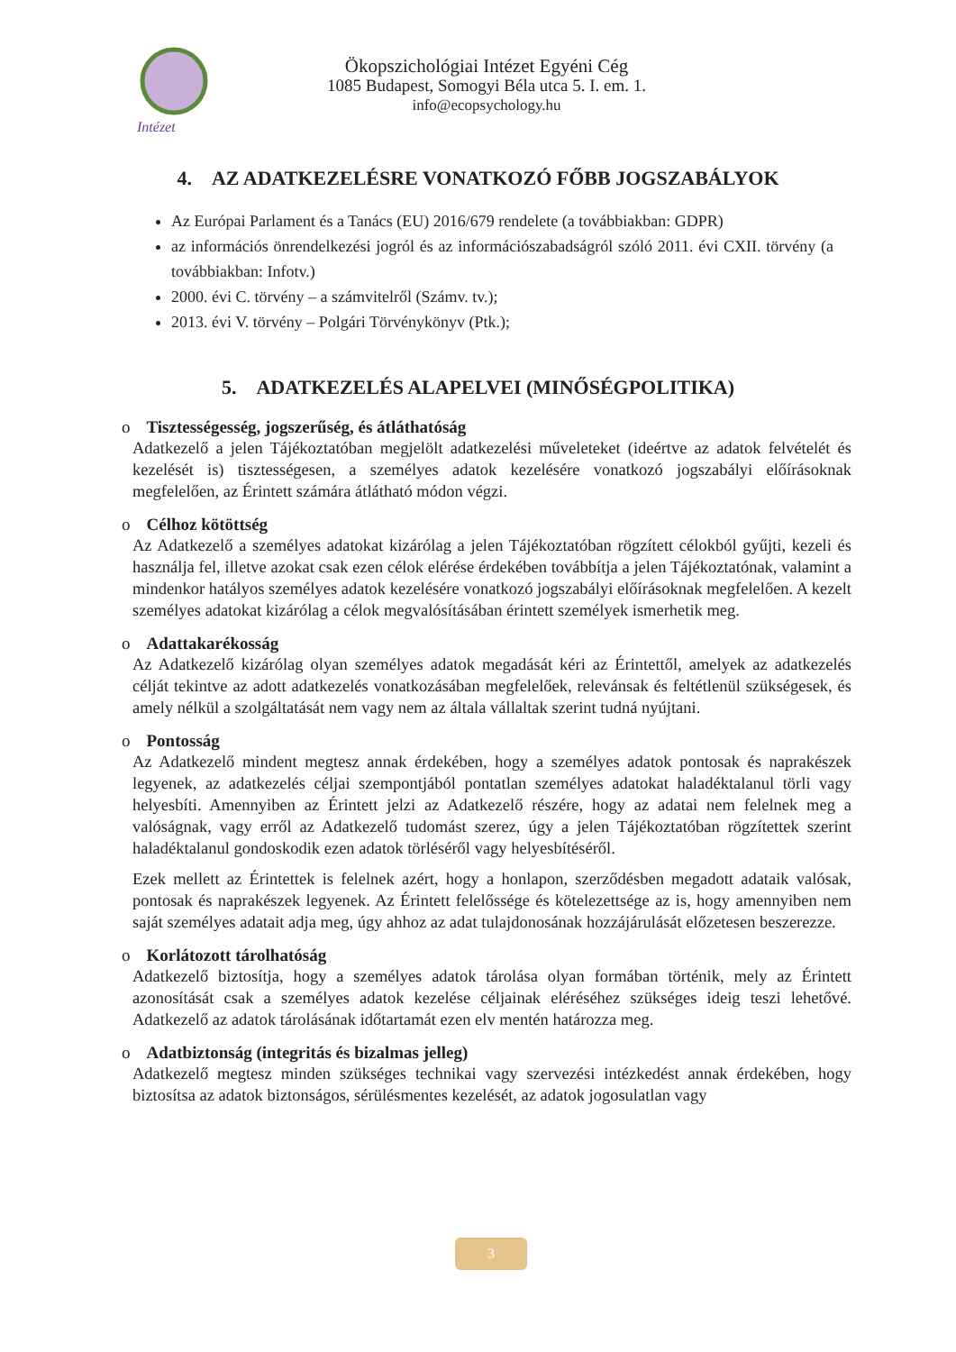Intézet
Ökopszichológiai Intézet Egyéni Cég
1085 Budapest, Somogyi Béla utca 5. I. em. 1.
info@ecopsychology.hu
4. AZ ADATKEZELÉSRE VONATKOZÓ FŐBB JOGSZABÁLYOK
Az Európai Parlament és a Tanács (EU) 2016/679 rendelete (a továbbiakban: GDPR)
az információs önrendelkezési jogról és az információszabadságról szóló 2011. évi CXII. törvény (a továbbiakban: Infotv.)
2000. évi C. törvény – a számvitelről (Számv. tv.);
2013. évi V. törvény – Polgári Törvénykönyv (Ptk.);
5. ADATKEZELÉS ALAPELVEI (MINŐSÉGPOLITIKA)
o Tisztességesség, jogszerűség, és átláthatóság
Adatkezelő a jelen Tájékoztatóban megjelölt adatkezelési műveleteket (ideértve az adatok felvételét és kezelését is) tisztességesen, a személyes adatok kezelésére vonatkozó jogszabályi előírásoknak megfelelően, az Érintett számára átlátható módon végzi.
o Célhoz kötöttség
Az Adatkezelő a személyes adatokat kizárólag a jelen Tájékoztatóban rögzített célokból gyűjti, kezeli és használja fel, illetve azokat csak ezen célok elérése érdekében továbbítja a jelen Tájékoztatónak, valamint a mindenkor hatályos személyes adatok kezelésére vonatkozó jogszabályi előírásoknak megfelelően. A kezelt személyes adatokat kizárólag a célok megvalósításában érintett személyek ismerhetik meg.
o Adattakarékosság
Az Adatkezelő kizárólag olyan személyes adatok megadását kéri az Érintettől, amelyek az adatkezelés célját tekintve az adott adatkezelés vonatkozásában megfelelőek, relevánsak és feltétlenül szükségesek, és amely nélkül a szolgáltatását nem vagy nem az általa vállaltak szerint tudná nyújtani.
o Pontosság
Az Adatkezelő mindent megtesz annak érdekében, hogy a személyes adatok pontosak és naprakészek legyenek, az adatkezelés céljai szempontjából pontatlan személyes adatokat haladéktalanul törli vagy helyesbíti. Amennyiben az Érintett jelzi az Adatkezelő részére, hogy az adatai nem felelnek meg a valóságnak, vagy erről az Adatkezelő tudomást szerez, úgy a jelen Tájékoztatóban rögzítettek szerint haladéktalanul gondoskodik ezen adatok törléséről vagy helyesbítéséről.
Ezek mellett az Érintettek is felelnek azért, hogy a honlapon, szerződésben megadott adataik valósak, pontosak és naprakészek legyenek. Az Érintett felelőssége és kötelezettsége az is, hogy amennyiben nem saját személyes adatait adja meg, úgy ahhoz az adat tulajdonosának hozzájárulását előzetesen beszerezze.
o Korlátozott tárolhatóság
Adatkezelő biztosítja, hogy a személyes adatok tárolása olyan formában történik, mely az Érintett azonosítását csak a személyes adatok kezelése céljainak eléréséhez szükséges ideig teszi lehetővé. Adatkezelő az adatok tárolásának időtartamát ezen elv mentén határozza meg.
o Adatbiztonság (integritás és bizalmas jelleg)
Adatkezelő megtesz minden szükséges technikai vagy szervezési intézkedést annak érdekében, hogy biztosítsa az adatok biztonságos, sérülésmentes kezelését, az adatok jogosulatlan vagy
3